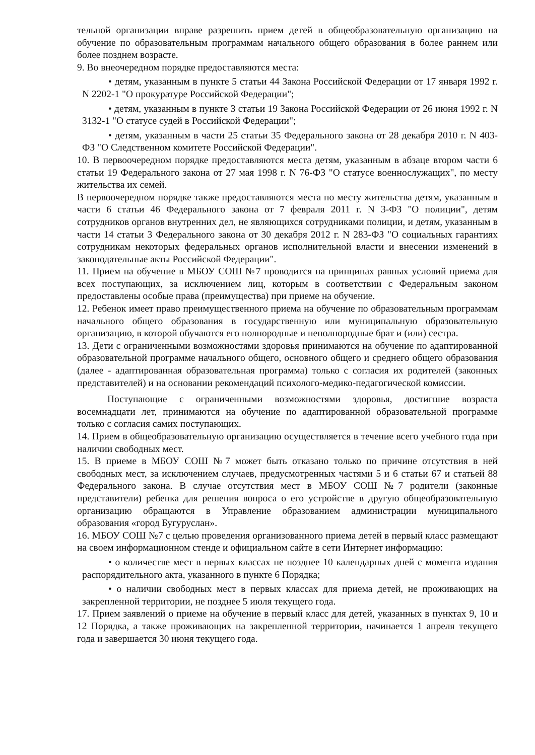тельной организации вправе разрешить прием детей в общеобразовательную организацию на обучение по образовательным программам начального общего образования в более раннем или более позднем возрасте.
9. Во внеочередном порядке предоставляются места:
• детям, указанным в пункте 5 статьи 44 Закона Российской Федерации от 17 января 1992 г. N 2202-1 "О прокуратуре Российской Федерации";
• детям, указанным в пункте 3 статьи 19 Закона Российской Федерации от 26 июня 1992 г. N 3132-1 "О статусе судей в Российской Федерации";
• детям, указанным в части 25 статьи 35 Федерального закона от 28 декабря 2010 г. N 403-ФЗ "О Следственном комитете Российской Федерации".
10. В первоочередном порядке предоставляются места детям, указанным в абзаце втором части 6 статьи 19 Федерального закона от 27 мая 1998 г. N 76-ФЗ "О статусе военнослужащих", по месту жительства их семей.
В первоочередном порядке также предоставляются места по месту жительства детям, указанным в части 6 статьи 46 Федерального закона от 7 февраля 2011 г. N 3-ФЗ "О полиции", детям сотрудников органов внутренних дел, не являющихся сотрудниками полиции, и детям, указанным в части 14 статьи 3 Федерального закона от 30 декабря 2012 г. N 283-ФЗ "О социальных гарантиях сотрудникам некоторых федеральных органов исполнительной власти и внесении изменений в законодательные акты Российской Федерации".
11. Прием на обучение в МБОУ СОШ №7 проводится на принципах равных условий приема для всех поступающих, за исключением лиц, которым в соответствии с Федеральным законом предоставлены особые права (преимущества) при приеме на обучение.
12. Ребенок имеет право преимущественного приема на обучение по образовательным программам начального общего образования в государственную или муниципальную образовательную организацию, в которой обучаются его полнородные и неполнородные брат и (или) сестра.
13. Дети с ограниченными возможностями здоровья принимаются на обучение по адаптированной образовательной программе начального общего, основного общего и среднего общего образования (далее - адаптированная образовательная программа) только с согласия их родителей (законных представителей) и на основании рекомендаций психолого-медико-педагогической комиссии.
Поступающие с ограниченными возможностями здоровья, достигшие возраста восемнадцати лет, принимаются на обучение по адаптированной образовательной программе только с согласия самих поступающих.
14. Прием в общеобразовательную организацию осуществляется в течение всего учебного года при наличии свободных мест.
15. В приеме в МБОУ СОШ №7 может быть отказано только по причине отсутствия в ней свободных мест, за исключением случаев, предусмотренных частями 5 и 6 статьи 67 и статьей 88 Федерального закона. В случае отсутствия мест в МБОУ СОШ №7 родители (законные представители) ребенка для решения вопроса о его устройстве в другую общеобразовательную организацию обращаются в Управление образованием администрации муниципального образования «город Бугуруслан».
16. МБОУ СОШ №7 с целью проведения организованного приема детей в первый класс размещают на своем информационном стенде и официальном сайте в сети Интернет информацию:
• о количестве мест в первых классах не позднее 10 календарных дней с момента издания распорядительного акта, указанного в пункте 6 Порядка;
• о наличии свободных мест в первых классах для приема детей, не проживающих на закрепленной территории, не позднее 5 июля текущего года.
17. Прием заявлений о приеме на обучение в первый класс для детей, указанных в пунктах 9, 10 и 12 Порядка, а также проживающих на закрепленной территории, начинается 1 апреля текущего года и завершается 30 июня текущего года.